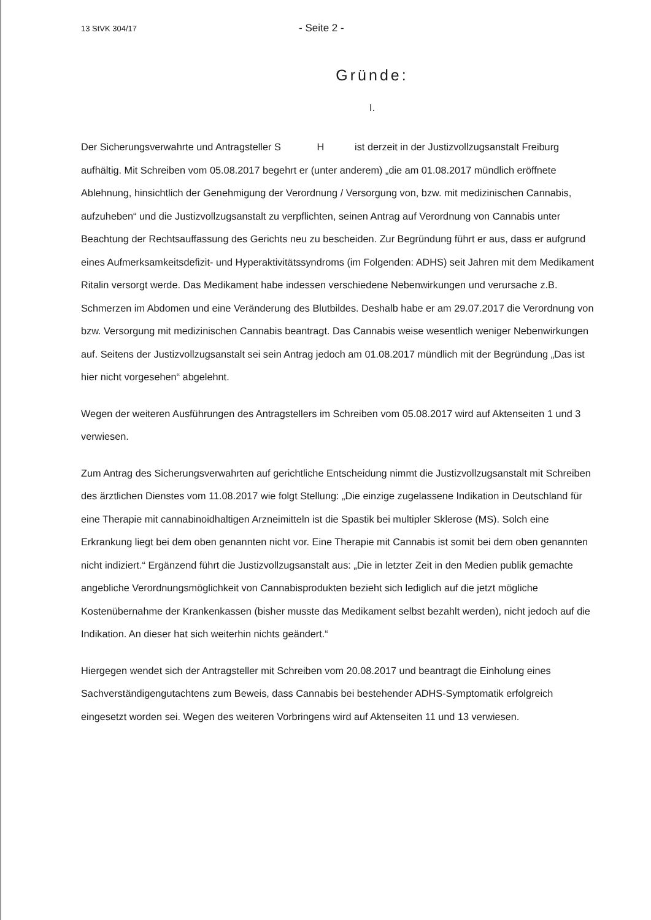13 StVK 304/17 - Seite 2 -
Gründe:
I.
Der Sicherungsverwahrte und Antragsteller S H ist derzeit in der Justizvollzugsanstalt Freiburg aufhältig. Mit Schreiben vom 05.08.2017 begehrt er (unter anderem) „die am 01.08.2017 mündlich eröffnete Ablehnung, hinsichtlich der Genehmigung der Verordnung / Versorgung von, bzw. mit medizinischen Cannabis, aufzuheben“ und die Justizvollzugsanstalt zu verpflichten, seinen Antrag auf Verordnung von Cannabis unter Beachtung der Rechtsauffassung des Gerichts neu zu bescheiden. Zur Begründung führt er aus, dass er aufgrund eines Aufmerksamkeitsdefizit- und Hyperaktivitätssyndroms (im Folgenden: ADHS) seit Jahren mit dem Medikament Ritalin versorgt werde. Das Medikament habe indessen verschiedene Nebenwirkungen und verursache z.B. Schmerzen im Abdomen und eine Veränderung des Blutbildes. Deshalb habe er am 29.07.2017 die Verordnung von bzw. Versorgung mit medizinischen Cannabis beantragt. Das Cannabis weise wesentlich weniger Nebenwirkungen auf. Seitens der Justizvollzugsanstalt sei sein Antrag jedoch am 01.08.2017 mündlich mit der Begründung „Das ist hier nicht vorgesehen“ abgelehnt.
Wegen der weiteren Ausführungen des Antragstellers im Schreiben vom 05.08.2017 wird auf Aktenseiten 1 und 3 verwiesen.
Zum Antrag des Sicherungsverwahrten auf gerichtliche Entscheidung nimmt die Justizvollzugsanstalt mit Schreiben des ärztlichen Dienstes vom 11.08.2017 wie folgt Stellung: „Die einzige zugelassene Indikation in Deutschland für eine Therapie mit cannabinoidhaltigen Arzneimitteln ist die Spastik bei multipler Sklerose (MS). Solch eine Erkrankung liegt bei dem oben genannten nicht vor. Eine Therapie mit Cannabis ist somit bei dem oben genannten nicht indiziert.“ Ergänzend führt die Justizvollzugsanstalt aus: „Die in letzter Zeit in den Medien publik gemachte angebliche Verordnungsmöglichkeit von Cannabisprodukten bezieht sich lediglich auf die jetzt mögliche Kostenübernahme der Krankenkassen (bisher musste das Medikament selbst bezahlt werden), nicht jedoch auf die Indikation. An dieser hat sich weiterhin nichts geändert.“
Hiergegen wendet sich der Antragsteller mit Schreiben vom 20.08.2017 und beantragt die Einholung eines Sachverständigengutachtens zum Beweis, dass Cannabis bei bestehender ADHS-Symptomatik erfolgreich eingesetzt worden sei. Wegen des weiteren Vorbringens wird auf Aktenseiten 11 und 13 verwiesen.